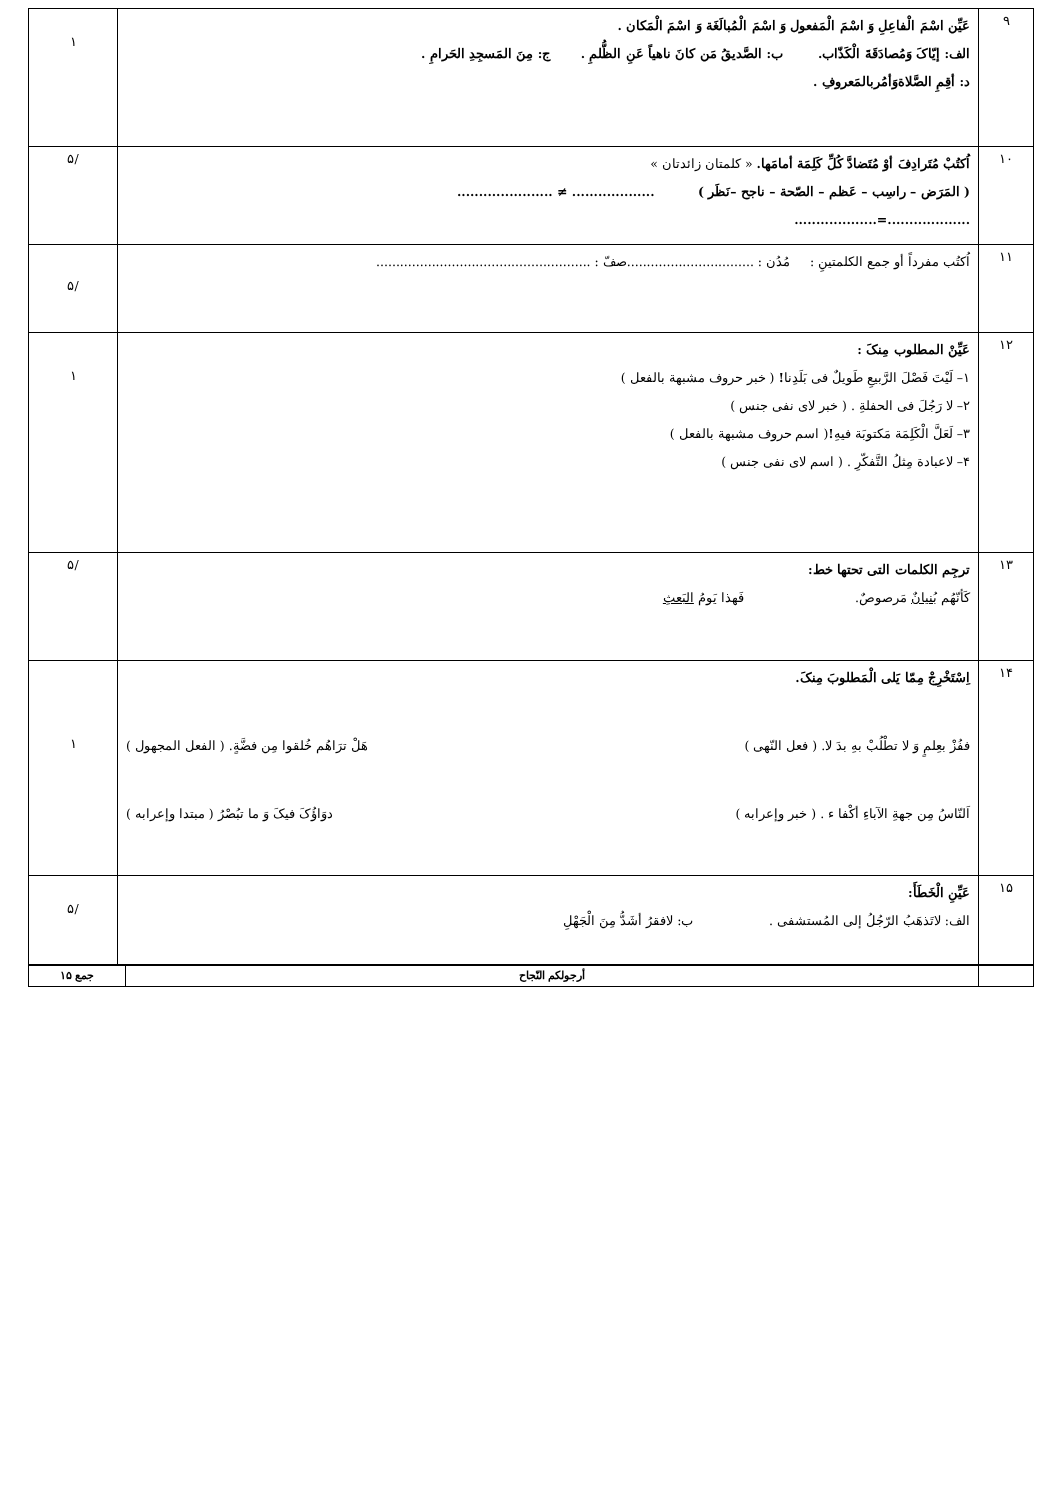| ۹ | عَیِّن اسْمَ الْفاعِلِ وَ اسْمَ الْمَفعول وَ اسْمَ الْمُبالَغَة وَ اسْمَ الْمَکان . الف: إیّاکَ وَمُصادَقَةَ الْکَذّاب. ب: الصَّدیقُ مَن کانَ ناهیاً عَنِ الظُّلمِ . ج: مِنَ المَسجِدِ الحَرامِ . د: أقِمِ الصَّلاةوَأمُربالمَعروفِ . | ۱ |
| ۱۰ | اُکتُبْ مُتَرادِفَ أوْ مُتَضادَّ کُلِّ کَلِمَة أمامَها. « کلمتان زائدتان » ( المَرَض – راسِب – عَظم – الصّحة – ناجح –نَظَر ) ................... ≠ ...................... ...................=................... | /۵ |
| ۱۱ | اُکتُب مفرداً أو جمع الکلمتینِ : مُدُن : ................................صفّ : ...................................................... | /۵ |
| ۱۲ | عَیِّنْ المطلوب مِنکَ : ۱– لَیْتَ فَصْلَ الرَّبیعِ طَویلٌ فی بَلَدِنا ! ( خبر حروف مشبهة بالفعل ) ۲– لا رَجُلَ فی الحفلةِ . ( خبر لای نفی جنس ) ۳– لَعَلَّ الْکَلِمَة مَکتوبَة فیهِ ! ( اسم حروف مشبهة بالفعل ) ۴– لاعبادة مِثلُ التَّفکّرِ . ( اسم لای نفی جنس ) | ۱ |
| ۱۳ | ترجِم الکلمات التی تحتها خط: کَأنّهُم بُنیانٌ مَرصوصٌ. فَهذا یَومُ البَعثِ | /۵ |
| ۱۴ | اِسْتَخْرِجْ مِمّا یَلی الْمَطلوبَ مِنکَ. ففُزْ بعِلمٍ وَ لا تطْلُبْ بهِ بدَ لا. ( فعل النّهی ) هَلْ ترَاهُم خُلقوا مِن فضَّةٍ. ( الفعل المجهول ) اَلنّاسُ مِن جهةِ الآباءِ أکْفا ء . ( خبر وإعرابه ) دوَاؤُکَ فیکَ وَ ما تبُصْرُ ( مبتدا وإعرابه ) | ۱ |
| ۱۵ | عَیِّنِ الْخَطَأَ: الف: لاتَذهَبُ الرّجُلُ إلی المُستشفی . ب: لافقرُ أشَدُّ مِنَ الْجَهْلِ | /۵ |
| | أرجولکم النّجاح | جمع ۱۵ |